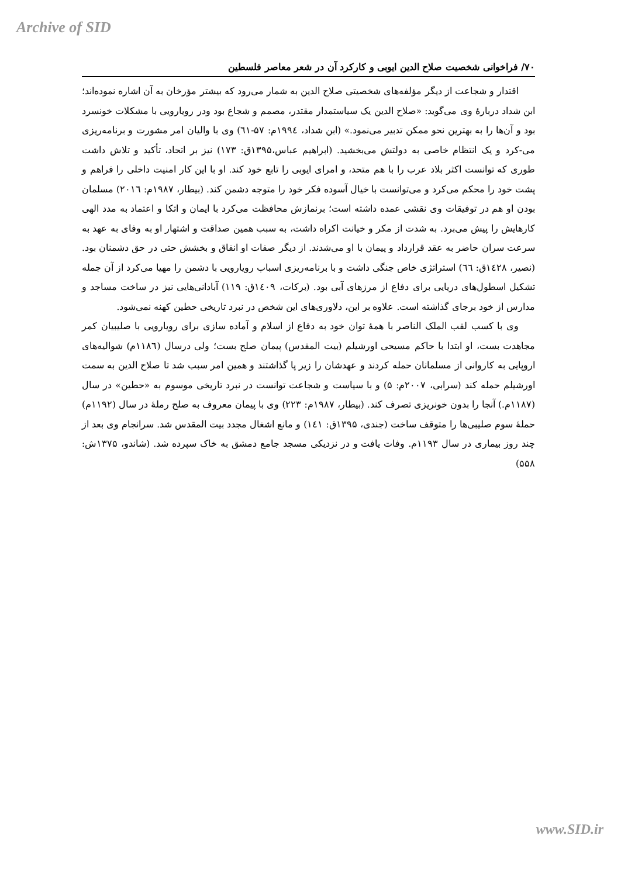Archive of SID
۷۰/ فراخوانی شخصیت صلاح الدین ایوبی و کارکرد آن در شعر معاصر فلسطین
اقتدار و شجاعت از دیگر مؤلفه‌های شخصیتی صلاح الدین به شمار می‌رود که بیشتر مؤرخان به آن اشاره نموده‌اند؛ ابن شداد دربارهٔ وی می‌گوید: «صلاح الدین یک سیاستمدار مقتدر، مصمم و شجاع بود ودر رویارویی با مشکلات خونسرد بود و آن‌ها را به بهترین نحو ممکن تدبیر می‌نمود.» (ابن شداد، ۱۹۹٤م: ۵۷-٦۱) وی با والیان امر مشورت و برنامه‌ریزی می-کرد و یک انتظام خاصی به دولتش می‌بخشید. (ابراهیم عباس،۱۳۹۵ق: ۱۷۳) نیز بر اتحاد، تأکید و تلاش داشت طوری که توانست اکثر بلاد عرب را با هم متحد، و امرای ایوبی را تابع خود کند. او با این کار امنیت داخلی را فراهم و پشت خود را محکم می‌کرد و می‌توانست با خیال آسوده فکر خود را متوجه دشمن کند. (بیطار، ۱۹۸۷م: ۲۰۱٦) مسلمان بودن او هم در توفیقات وی نقشی عمده داشته است؛ برنمازش محافظت می‌کرد با ایمان و اتکا و اعتماد به مدد الهی کارهایش را پیش می‌برد. به شدت از مکر و خیانت اکراه داشت، به سبب همین صداقت و اشتهار او به وفای به عهد به سرعت سران حاضر به عقد قرارداد و پیمان با او می‌شدند. از دیگر صفات او انفاق و بخشش حتی در حق دشمنان بود. (نصیر، ۱٤۲۸ق: ٦٦) استراتژی خاص جنگی داشت و با برنامه‌ریزی اسباب رویارویی با دشمن را مهیا می‌کرد از آن جمله تشکیل اسطول‌های دریایی برای دفاع از مرزهای آبی بود. (برکات، ۱٤۰۹ق: ۱۱۹) آبادانی‌هایی نیز در ساخت مساجد و مدارس از خود برجای گذاشته است. علاوه بر این، دلاوری‌های این شخص در نبرد تاریخی حطین کهنه نمی‌شود.
وی با کسب لقب الملک الناصر با همهٔ توان خود به دفاع از اسلام و آماده سازی برای رویارویی با صلیبیان کمر مجاهدت بست، او ابتدا با حاکم مسیحی اورشیلم (بیت المقدس) پیمان صلح بست؛ ولی درسال (۱۱۸٦م) شوالیه‌های اروپایی به کاروانی از مسلمانان حمله کردند و عهدشان را زیر پا گذاشتند و همین امر سبب شد تا صلاح الدین به سمت اورشیلم حمله کند (سرابی، ۲۰۰۷م: ۵) و با سیاست و شجاعت توانست در نبرد تاریخی موسوم به «حطین» در سال (۱۱۸۷م.) آنجا را بدون خونریزی تصرف کند. (بیطار، ۱۹۸۷م: ۲۲۳) وی با پیمان معروف به صلح رملهٔ در سال (۱۱۹۲م) حملهٔ سوم صلیبی‌ها را متوقف ساخت (جندی، ۱۳۹۵ق: ۱٤۱) و مانع اشغال مجدد بیت المقدس شد. سرانجام وی بعد از چند روز بیماری در سال ۱۱۹۳م. وفات یافت و در نزدیکی مسجد جامع دمشق به خاک سپرده شد. (شاندو، ۱۳۷۵ش: ۵۵۸)
www.SID.ir